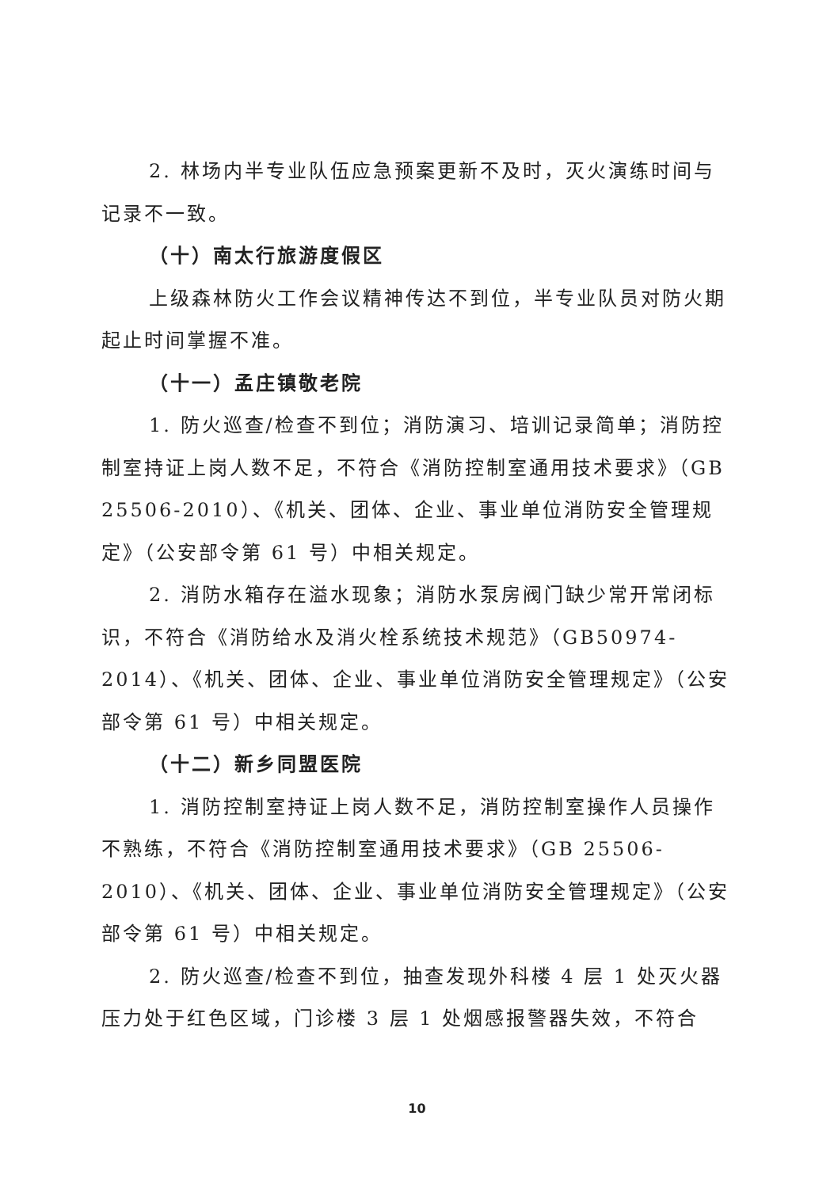2. 林场内半专业队伍应急预案更新不及时，灭火演练时间与记录不一致。
（十）南太行旅游度假区
上级森林防火工作会议精神传达不到位，半专业队员对防火期起止时间掌握不准。
（十一）孟庄镇敬老院
1. 防火巡查/检查不到位；消防演习、培训记录简单；消防控制室持证上岗人数不足，不符合《消防控制室通用技术要求》（GB 25506-2010）、《机关、团体、企业、事业单位消防安全管理规定》（公安部令第 61 号）中相关规定。
2. 消防水箱存在溢水现象；消防水泵房阀门缺少常开常闭标识，不符合《消防给水及消火栓系统技术规范》（GB50974-2014）、《机关、团体、企业、事业单位消防安全管理规定》（公安部令第 61 号）中相关规定。
（十二）新乡同盟医院
1. 消防控制室持证上岗人数不足，消防控制室操作人员操作不熟练，不符合《消防控制室通用技术要求》（GB 25506-2010）、《机关、团体、企业、事业单位消防安全管理规定》（公安部令第 61 号）中相关规定。
2. 防火巡查/检查不到位，抽查发现外科楼 4 层 1 处灭火器压力处于红色区域，门诊楼 3 层 1 处烟感报警器失效，不符合
10